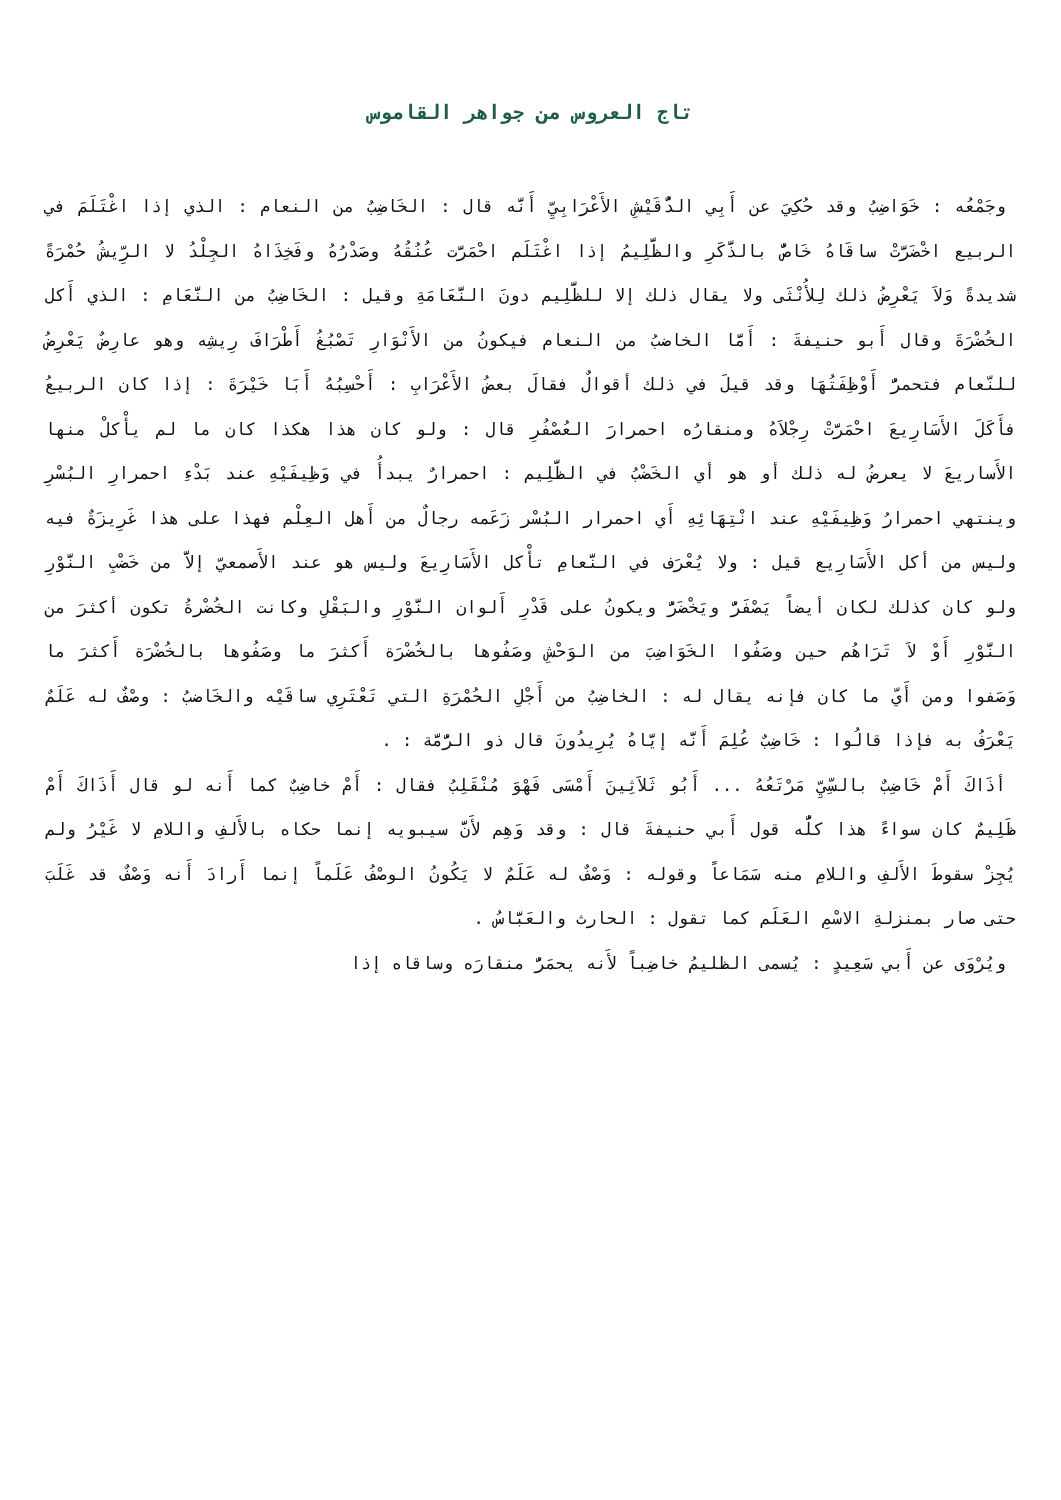تاج العروس من جواهر القاموس
وجَمْعُه : خَوَاضِبُ وقد حُكِيَ عن أَبِي الدُّقَيْشِ الأَعْرَابِيِّ أَنَّه قال : الخَاضِبُ من النعام : الذي إذا اغْتَلَمَ في الربيع اخْضَرَّتْ ساقَاهُ خَاصٌّ بالذَّكَرِ والظَّلِيمُ إذا اغْتَلَم احْمَرَّت عُنُقُهُ وصَدْرُهُ وفَخِذَاهُ الجِلْدُ لا الرِّيشُ حُمْرَةً شديدةً وَلاَ يَعْرِضُ ذلك لِلأُنْثَى ولا يقال ذلك إلا للظَّلِيم دونَ النَّعَامَةِ وقيل : الخَاضِبُ من النَّعَامِ : الذي أَكل الخُضْرَةَ وقال أَبو حنيفةَ : أَمَّا الخاضبُ من النعام فيكونُ من الأَنْوَارِ تَصْبُغُ أَطْرَافَ رِيشِه وهو عارِضٌ يَعْرِضُ للنّعام فتحمرُّ أَوْظِفَتُهَا وقد قيلَ في ذلك أقوالٌ فقالَ بعضُ الأَعْرَابِ : أَحْسِبُهُ أَبَا خَيْرَةَ : إذا كان الربيعُ فأَكَلَ الأَسَارِيعَ احْمَرَّتْ رِجْلاَهُ ومنقارُه احمرارَ العُصْفُرِ قال : ولو كان هذا هكذا كان ما لم يأْكلْ منها الأَساريعَ لا يعرضُ له ذلك أو هو أي الخَضْبُ في الظَّلِيم : احمرارٌ يبدأُ في وَظِيفَيْهِ عند بَدْءِ احمرارِ البُسْرِ وينتهي احمرارُ وَظِيفَيْهِ عند انْتِهَائِهِ أَي احمرار البُسْر زَعَمه رجالٌ من أَهل العِلْم فهذا على هذا غَرِيزَةٌ فيه وليس من أكل الأَسَارِيع قيل : ولا يُعْرَف في النَّعامِ تأْكل الأَسَارِيعَ وليس هو عند الأَصمعيّ إلاَّ من خَضْبِ النَّوْرِ ولو كان كذلك لكان أيضاً يَصْفَرُّ ويَخْضَرُّ ويكونُ على قَدْرِ أَلوان النَّوْرِ والبَقْلِ وكانت الخُضْرةُ تكون أكثرَ من النَّوْرِ أَوْ لاَ تَرَاهُم حين وصَفُوا الخَوَاضِبَ من الوَحْشِ وصَفُوها بالخُضْرَة أَكثرَ ما وصَفُوها بالخُضْرَة أَكثرَ ما وَصَفوا ومن أَيّ ما كان فإنه يقال له : الخاضِبُ من أَجْلِ الحُمْرَةِ التي تَعْتَرِي ساقَيْه والخَاضبُ : وصْفٌ له عَلَمٌ يَعْرَفُ به فإذا قالُوا : خَاضِبٌ عُلِمَ أَنَّه إيَّاهُ يُرِيدُونَ قال ذو الرُّمَّة : .
أذَاكَ أَمْ خَاضِبٌ بالسِّيِّ مَرْتَعُهُ ... أَبُو ثَلاَثِينَ أَمْسَى فَهْوَ مُنْقَلِبُ فقال : أَمْ خاضِبٌ كما أَنه لو قال أَذَاكَ أَمْ ظَلِيمٌ كان سواءً هذا كلُّه قول أَبي حنيفةَ قال : وقد وَهِم لأَنَّ سيبويه إنما حكاه بالأَلفِ واللامِ لا غَيْرُ ولم يُجِزْ سقوطَ الأَلفِ واللامِ منه سَمَاعاً وقوله : وَصْفٌ له عَلَمٌ لا يَكُونُ الوصْفُ عَلَماً إنما أَرادَ أَنه وَصْفٌ قد غَلَبَ حتى صار بمنزلةِ الاسْمِ العَلَم كما تقول : الحارث والعَبَّاسُ .
ويُرْوَى عن أَبي سَعِيدٍ : يُسمى الظليمُ خاضِباً لأَنه يحمَرُّ منقارَه وساقاه إذا